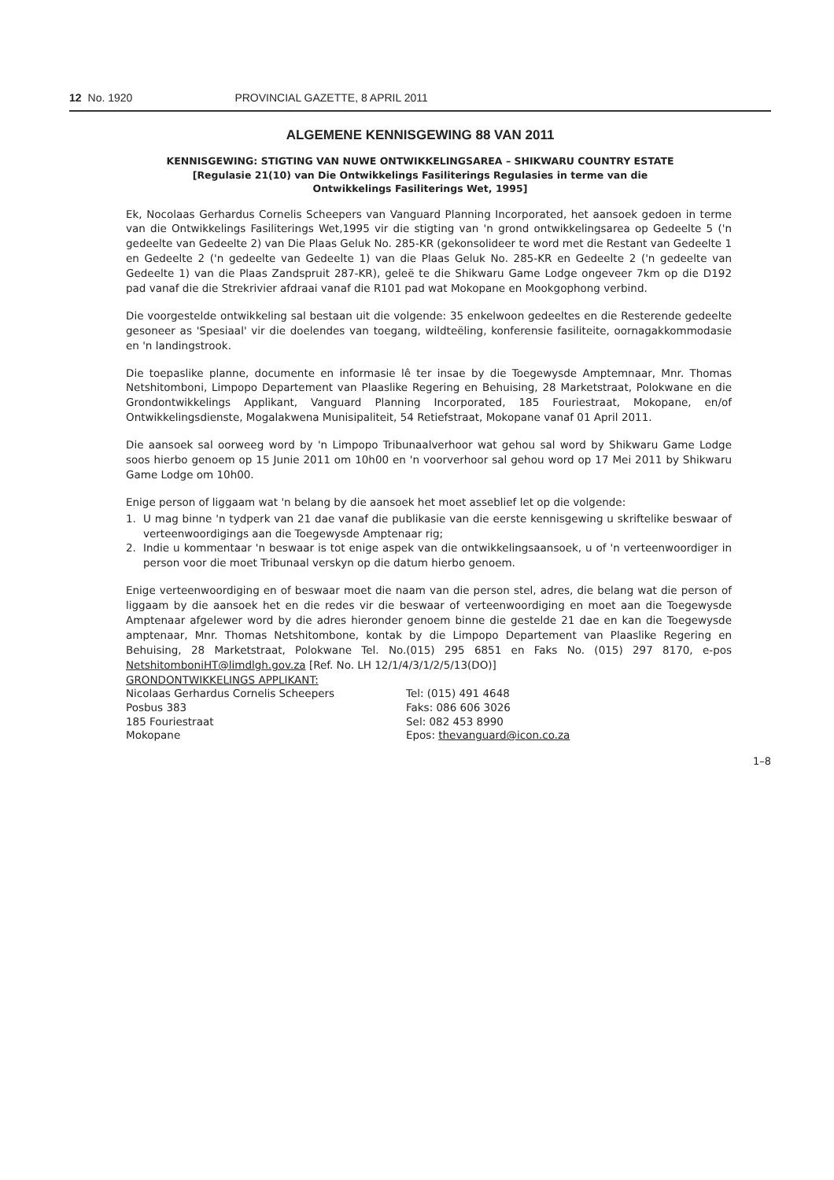12 No. 1920 PROVINCIAL GAZETTE, 8 APRIL 2011
ALGEMENE KENNISGEWING 88 VAN 2011
KENNISGEWING: STIGTING VAN NUWE ONTWIKKELINGSAREA – SHIKWARU COUNTRY ESTATE
[Regulasie 21(10) van Die Ontwikkelings Fasiliterings Regulasies in terme van die
Ontwikkelings Fasiliterings Wet, 1995]
Ek, Nocolaas Gerhardus Cornelis Scheepers van Vanguard Planning Incorporated, het aansoek gedoen in terme van die Ontwikkelings Fasiliterings Wet,1995 vir die stigting van 'n grond ontwikkelingsarea op Gedeelte 5 ('n gedeelte van Gedeelte 2) van Die Plaas Geluk No. 285-KR (gekonsolideer te word met die Restant van Gedeelte 1 en Gedeelte 2 ('n gedeelte van Gedeelte 1) van die Plaas Geluk No. 285-KR en Gedeelte 2 ('n gedeelte van Gedeelte 1) van die Plaas Zandspruit 287-KR), geleë te die Shikwaru Game Lodge ongeveer 7km op die D192 pad vanaf die die Strekrivier afdraai vanaf die R101 pad wat Mokopane en Mookgophong verbind.
Die voorgestelde ontwikkeling sal bestaan uit die volgende: 35 enkelwoon gedeeltes en die Resterende gedeelte gesoneer as 'Spesiaal' vir die doelendes van toegang, wildteëling, konferensie fasiliteite, oornagakkommodasie en 'n landingstrook.
Die toepaslike planne, documente en informasie lê ter insae by die Toegewysde Amptemnaar, Mnr. Thomas Netshitomboni, Limpopo Departement van Plaaslike Regering en Behuising, 28 Marketstraat, Polokwane en die Grondontwikkelings Applikant, Vanguard Planning Incorporated, 185 Fouriestraat, Mokopane, en/of Ontwikkelingsdienste, Mogalakwena Munisipaliteit, 54 Retiefstraat, Mokopane vanaf 01 April 2011.
Die aansoek sal oorweeg word by 'n Limpopo Tribunaalverhoor wat gehou sal word by Shikwaru Game Lodge soos hierbo genoem op 15 Junie 2011 om 10h00 en 'n voorverhoor sal gehou word op 17 Mei 2011 by Shikwaru Game Lodge om 10h00.
Enige person of liggaam wat 'n belang by die aansoek het moet asseblief let op die volgende:
1. U mag binne 'n tydperk van 21 dae vanaf die publikasie van die eerste kennisgewing u skriftelike beswaar of verteenwoordigings aan die Toegewysde Amptenaar rig;
2. Indie u kommentaar 'n beswaar is tot enige aspek van die ontwikkelingsaansoek, u of 'n verteenwoordiger in person voor die moet Tribunaal verskyn op die datum hierbo genoem.
Enige verteenwoordiging en of beswaar moet die naam van die person stel, adres, die belang wat die person of liggaam by die aansoek het en die redes vir die beswaar of verteenwoordiging en moet aan die Toegewysde Amptenaar afgelewer word by die adres hieronder genoem binne die gestelde 21 dae en kan die Toegewysde amptenaar, Mnr. Thomas Netshitombone, kontak by die Limpopo Departement van Plaaslike Regering en Behuising, 28 Marketstraat, Polokwane Tel. No.(015) 295 6851 en Faks No. (015) 297 8170, e-pos NetshitomboniHT@limdlgh.gov.za [Ref. No. LH 12/1/4/3/1/2/5/13(DO)]
GRONDONTWIKKELINGS APPLIKANT:
Nicolaas Gerhardus Cornelis Scheepers
Posbus 383
185 Fouriestraat
Mokopane
Tel: (015) 491 4648
Faks: 086 606 3026
Sel: 082 453 8990
Epos: thevanguard@icon.co.za
1–8